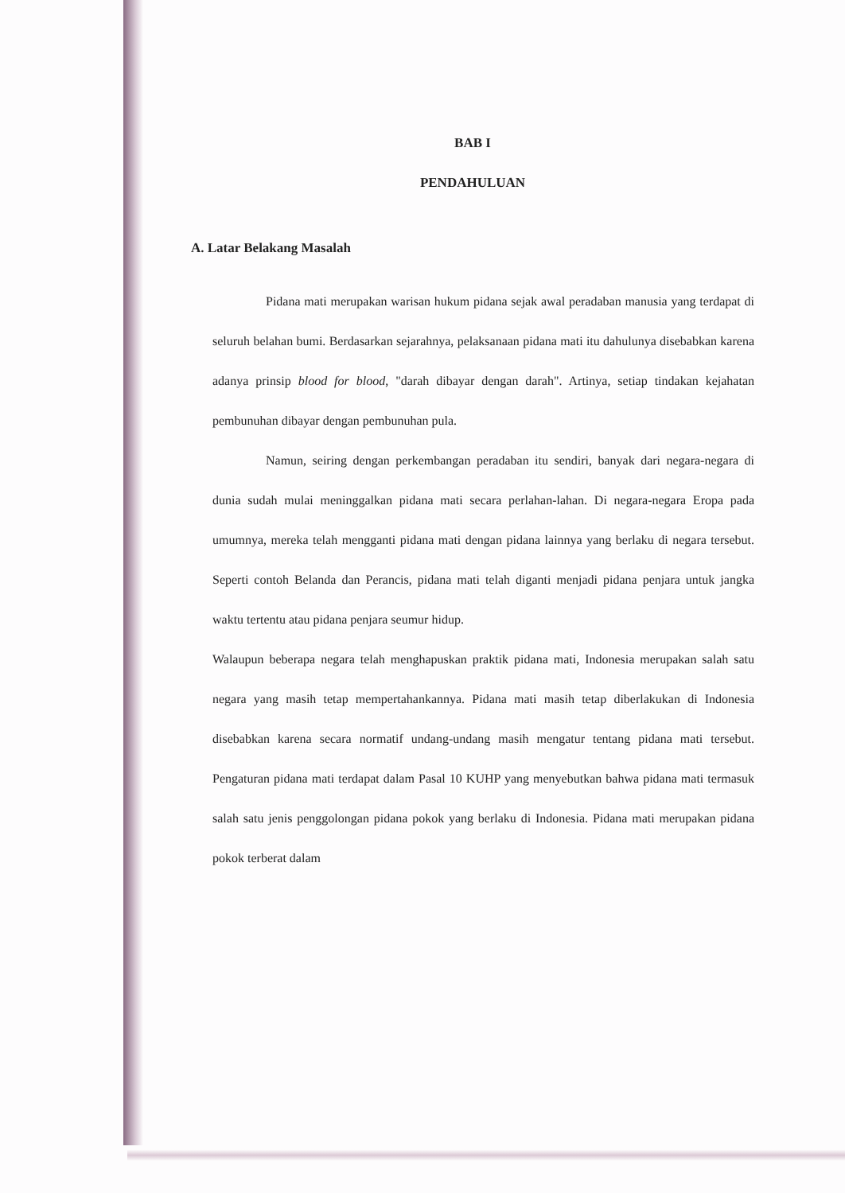BAB I
PENDAHULUAN
A. Latar Belakang Masalah
Pidana mati merupakan warisan hukum pidana sejak awal peradaban manusia yang terdapat di seluruh belahan bumi. Berdasarkan sejarahnya, pelaksanaan pidana mati itu dahulunya disebabkan karena adanya prinsip blood for blood, "darah dibayar dengan darah". Artinya, setiap tindakan kejahatan pembunuhan dibayar dengan pembunuhan pula.
Namun, seiring dengan perkembangan peradaban itu sendiri, banyak dari negara-negara di dunia sudah mulai meninggalkan pidana mati secara perlahan-lahan. Di negara-negara Eropa pada umumnya, mereka telah mengganti pidana mati dengan pidana lainnya yang berlaku di negara tersebut. Seperti contoh Belanda dan Perancis, pidana mati telah diganti menjadi pidana penjara untuk jangka waktu tertentu atau pidana penjara seumur hidup.
Walaupun beberapa negara telah menghapuskan praktik pidana mati, Indonesia merupakan salah satu negara yang masih tetap mempertahankannya. Pidana mati masih tetap diberlakukan di Indonesia disebabkan karena secara normatif undang-undang masih mengatur tentang pidana mati tersebut. Pengaturan pidana mati terdapat dalam Pasal 10 KUHP yang menyebutkan bahwa pidana mati termasuk salah satu jenis penggolongan pidana pokok yang berlaku di Indonesia. Pidana mati merupakan pidana pokok terberat dalam